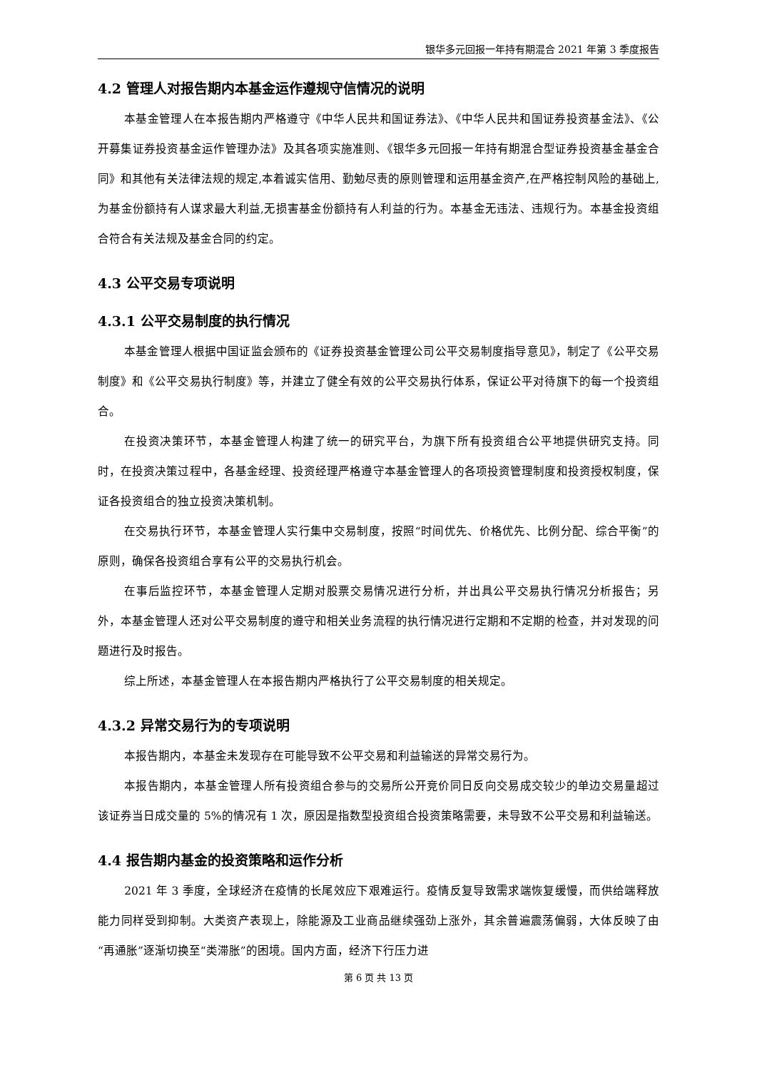银华多元回报一年持有期混合 2021 年第 3 季度报告
4.2 管理人对报告期内本基金运作遵规守信情况的说明
本基金管理人在本报告期内严格遵守《中华人民共和国证券法》、《中华人民共和国证券投资基金法》、《公开募集证券投资基金运作管理办法》及其各项实施准则、《银华多元回报一年持有期混合型证券投资基金基金合同》和其他有关法律法规的规定,本着诚实信用、勤勉尽责的原则管理和运用基金资产,在严格控制风险的基础上,为基金份额持有人谋求最大利益,无损害基金份额持有人利益的行为。本基金无违法、违规行为。本基金投资组合符合有关法规及基金合同的约定。
4.3 公平交易专项说明
4.3.1 公平交易制度的执行情况
本基金管理人根据中国证监会颁布的《证券投资基金管理公司公平交易制度指导意见》，制定了《公平交易制度》和《公平交易执行制度》等，并建立了健全有效的公平交易执行体系，保证公平对待旗下的每一个投资组合。
在投资决策环节，本基金管理人构建了统一的研究平台，为旗下所有投资组合公平地提供研究支持。同时，在投资决策过程中，各基金经理、投资经理严格遵守本基金管理人的各项投资管理制度和投资授权制度，保证各投资组合的独立投资决策机制。
在交易执行环节，本基金管理人实行集中交易制度，按照“时间优先、价格优先、比例分配、综合平衡”的原则，确保各投资组合享有公平的交易执行机会。
在事后监控环节，本基金管理人定期对股票交易情况进行分析，并出具公平交易执行情况分析报告；另外，本基金管理人还对公平交易制度的遵守和相关业务流程的执行情况进行定期和不定期的检查，并对发现的问题进行及时报告。
综上所述，本基金管理人在本报告期内严格执行了公平交易制度的相关规定。
4.3.2 异常交易行为的专项说明
本报告期内，本基金未发现存在可能导致不公平交易和利益输送的异常交易行为。
本报告期内，本基金管理人所有投资组合参与的交易所公开竞价同日反向交易成交较少的单边交易量超过该证券当日成交量的 5%的情况有 1 次，原因是指数型投资组合投资策略需要，未导致不公平交易和利益输送。
4.4 报告期内基金的投资策略和运作分析
2021 年 3 季度，全球经济在疫情的长尾效应下艰难运行。疫情反复导致需求端恢复缓慢，而供给端释放能力同样受到抑制。大类资产表现上，除能源及工业商品继续强劲上涨外，其余普遍震荡偏弱，大体反映了由“再通胀”逐渐切换至“类滞胀”的困境。国内方面，经济下行压力进
第 6 页 共 13 页